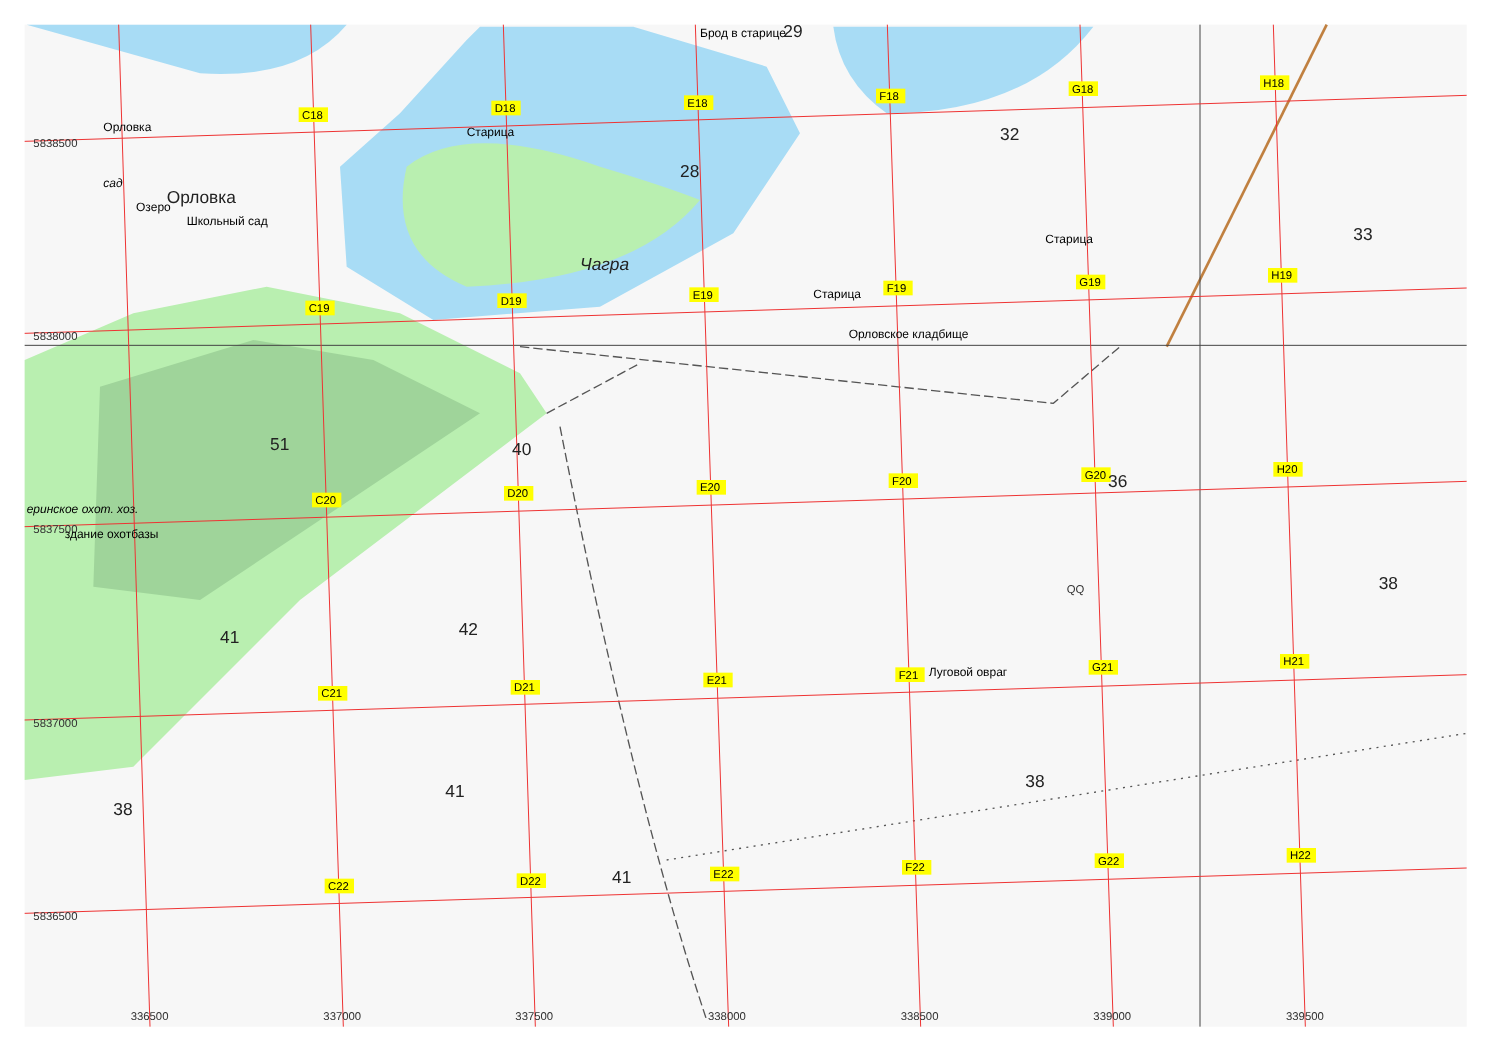Брод в старице
29
H18
G18
F18
E18
D18
C18
Орловка
Старица
32
5838500
28
сад
Орловка
Озеро
Школьный сад
33
Старица
Чагра
H19
G19
F19
E19
Старица
D19
C19
Орловское кладбище
5838000
51
40
H20
G20
36
F20
E20
D20
C20
еринское охот. хоз.
5837500
здание охотбазы
38
QQ
42
41
H21
G21
F21
Луговой овраг
E21
D21
C21
5837000
38
41
38
H22
G22
F22
E22
41
D22
C22
5836500
336500
337000
337500
338000
338500
339000
339500